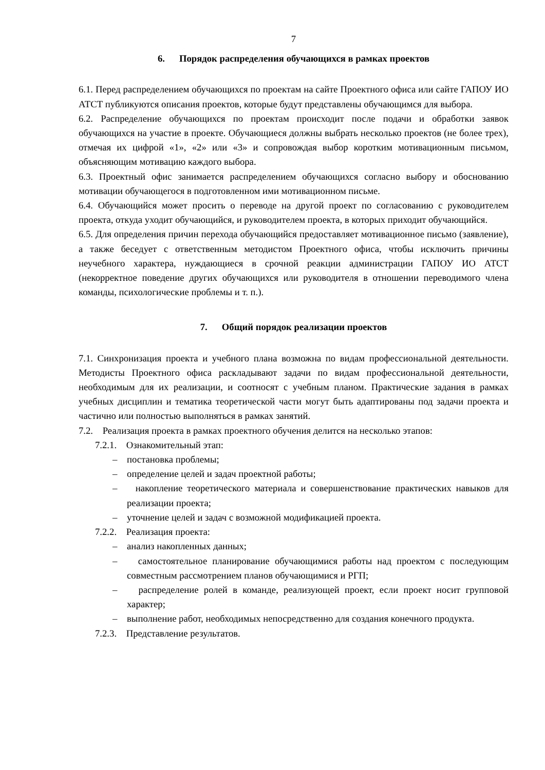7
6. Порядок распределения обучающихся в рамках проектов
6.1. Перед распределением обучающихся по проектам на сайте Проектного офиса или сайте ГАПОУ ИО АТСТ публикуются описания проектов, которые будут представлены обучающимся для выбора.
6.2. Распределение обучающихся по проектам происходит после подачи и обработки заявок обучающихся на участие в проекте. Обучающиеся должны выбрать несколько проектов (не более трех), отмечая их цифрой «1», «2» или «3» и сопровождая выбор коротким мотивационным письмом, объясняющим мотивацию каждого выбора.
6.3. Проектный офис занимается распределением обучающихся согласно выбору и обоснованию мотивации обучающегося в подготовленном ими мотивационном письме.
6.4. Обучающийся может просить о переводе на другой проект по согласованию с руководителем проекта, откуда уходит обучающийся, и руководителем проекта, в которых приходит обучающийся.
6.5. Для определения причин перехода обучающийся предоставляет мотивационное письмо (заявление), а также беседует с ответственным методистом Проектного офиса, чтобы исключить причины неучебного характера, нуждающиеся в срочной реакции администрации ГАПОУ ИО АТСТ (некорректное поведение других обучающихся или руководителя в отношении переводимого члена команды, психологические проблемы и т. п.).
7. Общий порядок реализации проектов
7.1. Синхронизация проекта и учебного плана возможна по видам профессиональной деятельности. Методисты Проектного офиса раскладывают задачи по видам профессиональной деятельности, необходимым для их реализации, и соотносят с учебным планом. Практические задания в рамках учебных дисциплин и тематика теоретической части могут быть адаптированы под задачи проекта и частично или полностью выполняться в рамках занятий.
7.2. Реализация проекта в рамках проектного обучения делится на несколько этапов:
7.2.1. Ознакомительный этап:
– постановка проблемы;
– определение целей и задач проектной работы;
– накопление теоретического материала и совершенствование практических навыков для реализации проекта;
– уточнение целей и задач с возможной модификацией проекта.
7.2.2. Реализация проекта:
– анализ накопленных данных;
– самостоятельное планирование обучающимися работы над проектом с последующим совместным рассмотрением планов обучающимися и РГП;
– распределение ролей в команде, реализующей проект, если проект носит групповой характер;
– выполнение работ, необходимых непосредственно для создания конечного продукта.
7.2.3. Представление результатов.